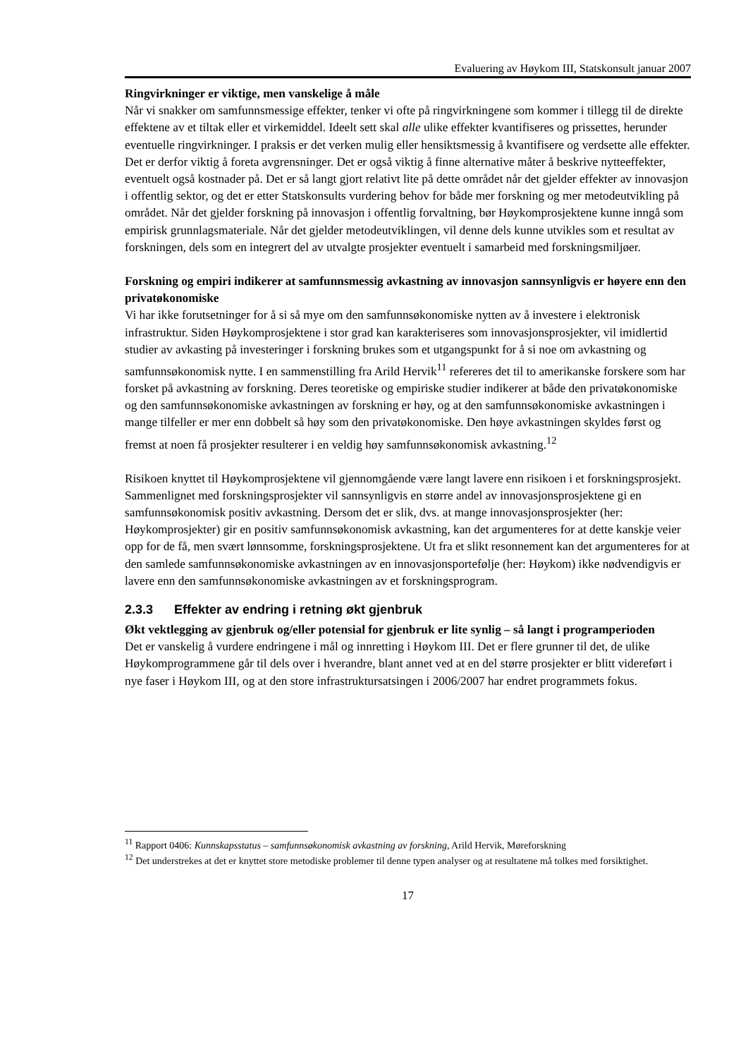Evaluering av Høykom III, Statskonsult januar 2007
Ringvirkninger er viktige, men vanskelige å måle
Når vi snakker om samfunnsmessige effekter, tenker vi ofte på ringvirkningene som kommer i tillegg til de direkte effektene av et tiltak eller et virkemiddel. Ideelt sett skal alle ulike effekter kvantifiseres og prissettes, herunder eventuelle ringvirkninger. I praksis er det verken mulig eller hensiktsmessig å kvantifisere og verdsette alle effekter. Det er derfor viktig å foreta avgrensninger. Det er også viktig å finne alternative måter å beskrive nytteeffekter, eventuelt også kostnader på. Det er så langt gjort relativt lite på dette området når det gjelder effekter av innovasjon i offentlig sektor, og det er etter Statskonsults vurdering behov for både mer forskning og mer metodeutvikling på området. Når det gjelder forskning på innovasjon i offentlig forvaltning, bør Høykomprosjektene kunne inngå som empirisk grunnlagsmateriale. Når det gjelder metodeutviklingen, vil denne dels kunne utvikles som et resultat av forskningen, dels som en integrert del av utvalgte prosjekter eventuelt i samarbeid med forskningsmiljøer.
Forskning og empiri indikerer at samfunnsmessig avkastning av innovasjon sannsynligvis er høyere enn den privatøkonomiske
Vi har ikke forutsetninger for å si så mye om den samfunnsøkonomiske nytten av å investere i elektronisk infrastruktur. Siden Høykomprosjektene i stor grad kan karakteriseres som innovasjonsprosjekter, vil imidlertid studier av avkasting på investeringer i forskning brukes som et utgangspunkt for å si noe om avkastning og samfunnsøkonomisk nytte. I en sammenstilling fra Arild Hervik<sup>11</sup> refereres det til to amerikanske forskere som har forsket på avkastning av forskning. Deres teoretiske og empiriske studier indikerer at både den privatøkonomiske og den samfunnsøkonomiske avkastningen av forskning er høy, og at den samfunnsøkonomiske avkastningen i mange tilfeller er mer enn dobbelt så høy som den privatøkonomiske. Den høye avkastningen skyldes først og fremst at noen få prosjekter resulterer i en veldig høy samfunnsøkonomisk avkastning.<sup>12</sup>
Risikoen knyttet til Høykomprosjektene vil gjennomgående være langt lavere enn risikoen i et forskningsprosjekt. Sammenlignet med forskningsprosjekter vil sannsynligvis en større andel av innovasjonsprosjektene gi en samfunnsøkonomisk positiv avkastning. Dersom det er slik, dvs. at mange innovasjonsprosjekter (her: Høykomprosjekter) gir en positiv samfunnsøkonomisk avkastning, kan det argumenteres for at dette kanskje veier opp for de få, men svært lønnsomme, forskningsprosjektene. Ut fra et slikt resonnement kan det argumenteres for at den samlede samfunnsøkonomiske avkastningen av en innovasjonsportefølje (her: Høykom) ikke nødvendigvis er lavere enn den samfunnsøkonomiske avkastningen av et forskningsprogram.
2.3.3 Effekter av endring i retning økt gjenbruk
Økt vektlegging av gjenbruk og/eller potensial for gjenbruk er lite synlig – så langt i programperioden
Det er vanskelig å vurdere endringene i mål og innretting i Høykom III. Det er flere grunner til det, de ulike Høykomprogrammene går til dels over i hverandre, blant annet ved at en del større prosjekter er blitt videreført i nye faser i Høykom III, og at den store infrastruktursatsingen i 2006/2007 har endret programmets fokus.
<sup>11</sup> Rapport 0406: Kunnskapsstatus – samfunnsøkonomisk avkastning av forskning, Arild Hervik, Møreforskning
<sup>12</sup> Det understrekes at det er knyttet store metodiske problemer til denne typen analyser og at resultatene må tolkes med forsiktighet.
17